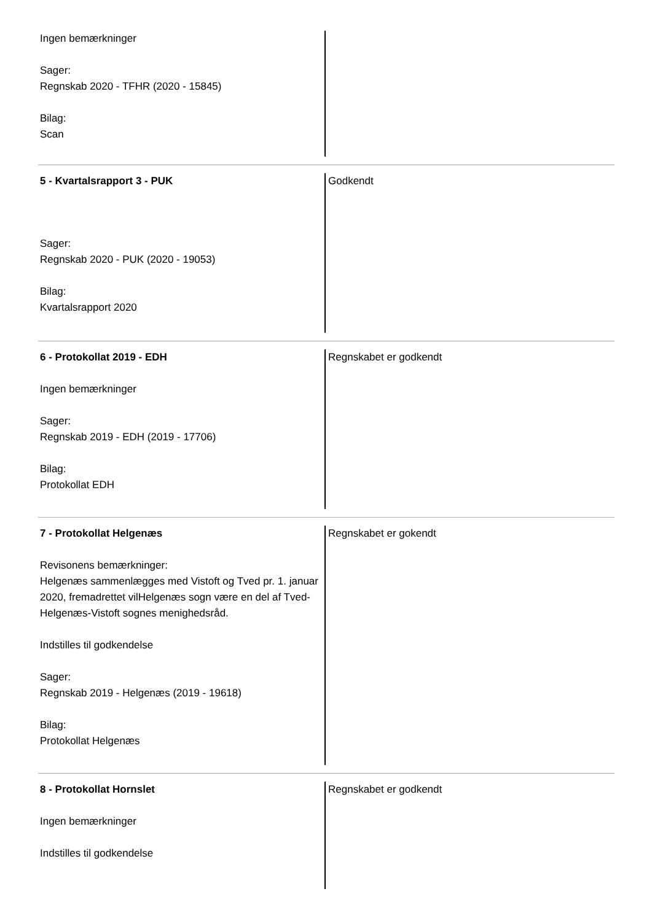Ingen bemærkninger
Sager:
Regnskab 2020 - TFHR (2020 - 15845)
Bilag:
Scan
5 - Kvartalsrapport 3 - PUK
Sager:
Regnskab 2020 - PUK (2020 - 19053)
Bilag:
Kvartalsrapport 2020
Godkendt
6 - Protokollat 2019 - EDH
Ingen bemærkninger
Sager:
Regnskab 2019 - EDH (2019 - 17706)
Bilag:
Protokollat EDH
Regnskabet er godkendt
7 - Protokollat Helgenæs
Revisonens bemærkninger:
Helgenæs sammenlægges med Vistoft og Tved pr. 1. januar 2020, fremadrettet vilHelgenæs sogn være en del af Tved-Helgenæs-Vistoft sognes menighedsråd.
Indstilles til godkendelse
Sager:
Regnskab 2019 - Helgenæs (2019 - 19618)
Bilag:
Protokollat Helgenæs
Regnskabet er gokendt
8 - Protokollat Hornslet
Ingen bemærkninger
Indstilles til godkendelse
Regnskabet er godkendt